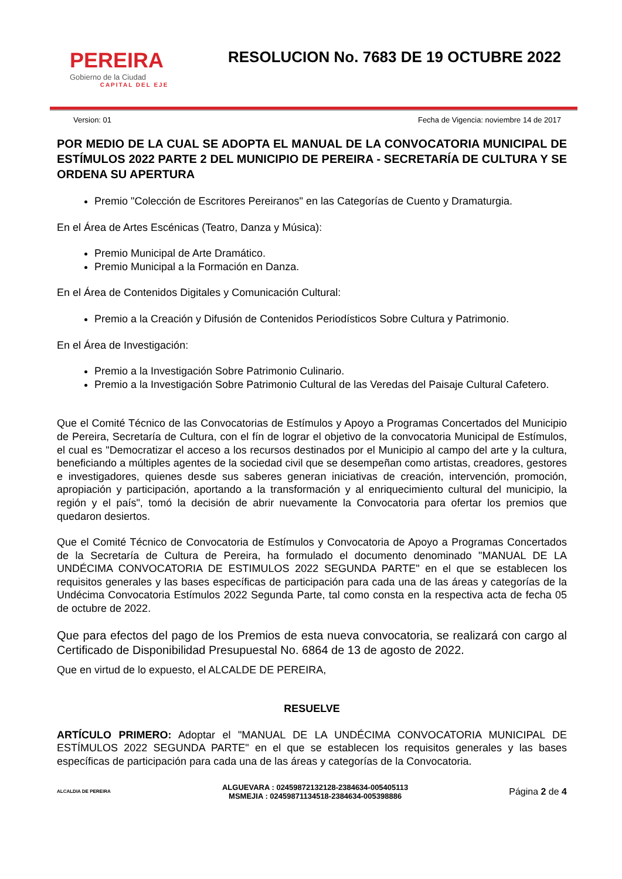PEREIRA
Gobierno de la Ciudad
CAPITAL DEL EJE
RESOLUCION No. 7683 DE 19 OCTUBRE 2022
Version: 01 Fecha de Vigencia: noviembre 14 de 2017
POR MEDIO DE LA CUAL SE ADOPTA EL MANUAL DE LA CONVOCATORIA MUNICIPAL DE ESTÍMULOS 2022 PARTE 2 DEL MUNICIPIO DE PEREIRA - SECRETARÍA DE CULTURA Y SE ORDENA SU APERTURA
Premio "Colección de Escritores Pereiranos" en las Categorías de Cuento y Dramaturgia.
En el Área de Artes Escénicas (Teatro, Danza y Música):
Premio Municipal de Arte Dramático.
Premio Municipal a la Formación en Danza.
En el Área de Contenidos Digitales y Comunicación Cultural:
Premio a la Creación y Difusión de Contenidos Periodísticos Sobre Cultura y Patrimonio.
En el Área de Investigación:
Premio a la Investigación Sobre Patrimonio Culinario.
Premio a la Investigación Sobre Patrimonio Cultural de las Veredas del Paisaje Cultural Cafetero.
Que el Comité Técnico de las Convocatorias de Estímulos y Apoyo a Programas Concertados del Municipio de Pereira, Secretaría de Cultura, con el fín de lograr el objetivo de la convocatoria Municipal de Estímulos, el cual es "Democratizar el acceso a los recursos destinados por el Municipio al campo del arte y la cultura, beneficiando a múltiples agentes de la sociedad civil que se desempeñan como artistas, creadores, gestores e investigadores, quienes desde sus saberes generan iniciativas de creación, intervención, promoción, apropiación y participación, aportando a la transformación y al enriquecimiento cultural del municipio, la región y el país", tomó la decisión de abrir nuevamente la Convocatoria para ofertar los premios que quedaron desiertos.
Que el Comité Técnico de Convocatoria de Estímulos y Convocatoria de Apoyo a Programas Concertados de la Secretaría de Cultura de Pereira, ha formulado el documento denominado "MANUAL DE LA UNDÉCIMA CONVOCATORIA DE ESTIMULOS 2022 SEGUNDA PARTE" en el que se establecen los requisitos generales y las bases específicas de participación para cada una de las áreas y categorías de la Undécima Convocatoria Estímulos 2022 Segunda Parte, tal como consta en la respectiva acta de fecha 05 de octubre de 2022.
Que para efectos del pago de los Premios de esta nueva convocatoria, se realizará con cargo al Certificado de Disponibilidad Presupuestal No. 6864 de 13 de agosto de 2022.
Que en virtud de lo expuesto, el ALCALDE DE PEREIRA,
RESUELVE
ARTÍCULO PRIMERO: Adoptar el "MANUAL DE LA UNDÉCIMA CONVOCATORIA MUNICIPAL DE ESTÍMULOS 2022 SEGUNDA PARTE" en el que se establecen los requisitos generales y las bases específicas de participación para cada una de las áreas y categorías de la Convocatoria.
ALCALDIA DE PEREIRA
ALGUEVARA : 02459872132128-2384634-005405113
MSMEJIA : 02459871134518-2384634-005398886
Página 2 de 4